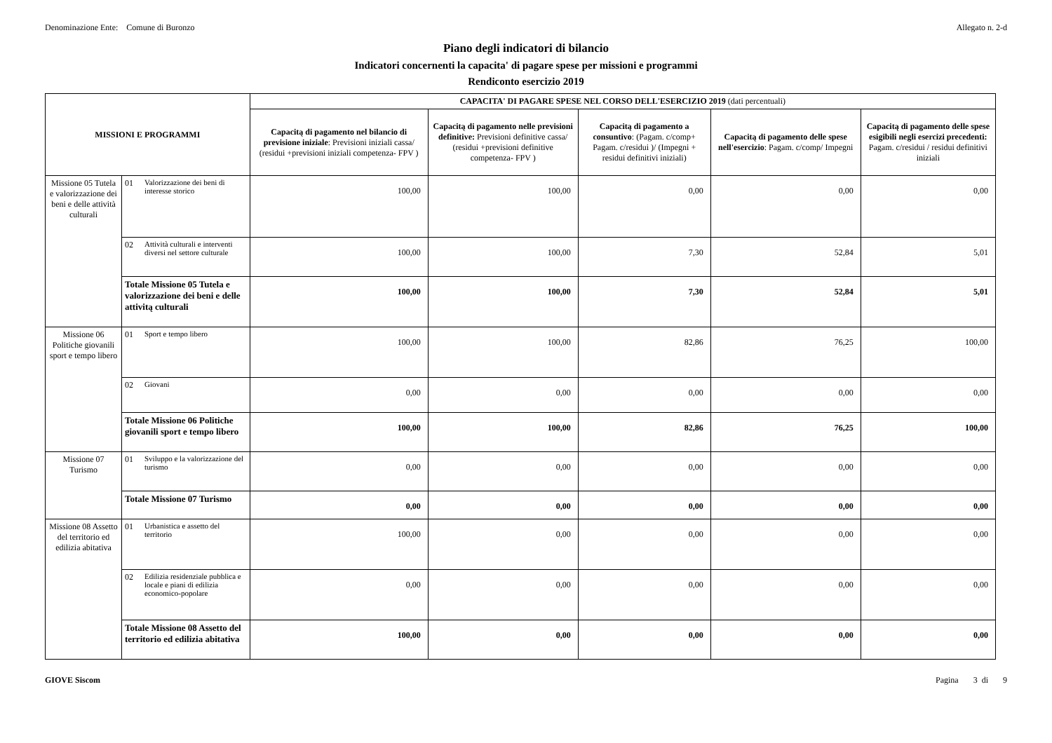Denominazione Ente: Comune di Buronzo Allegato n. 2-d
Piano degli indicatori di bilancio
Indicatori concernenti la capacita' di pagare spese per missioni e programmi
Rendiconto esercizio 2019
| MISSIONI E PROGRAMMI | | | CAPACITA' DI PAGARE SPESE NEL CORSO DELL'ESERCIZIO 2019 (dati percentuali) | | | | |
| --- | --- | --- | --- | --- | --- | --- | --- |
| | | | Capacitą di pagamento nel bilancio di previsione iniziale : Previsioni iniziali cassa/ (residui +previsioni iniziali competenza- FPV ) | Capacitą di pagamento nelle previsioni definitive: Previsioni definitive cassa/ (residui +previsioni definitive competenza- FPV ) | Capacitą di pagamento a consuntivo : (Pagam. c/comp+ Pagam. c/residui )/ (Impegni + residui definitivi iniziali) | Capacitą di pagamento delle spese nell'esercizio : Pagam. c/comp/ Impegni | Capacitą di pagamento delle spese esigibili negli esercizi precedenti: Pagam. c/residui / residui definitivi iniziali |
| Missione 05 Tutela e valorizzazione dei beni e delle attività culturali | 01 | Valorizzazione dei beni di interesse storico | 100,00 | 100,00 | 0,00 | 0,00 | 0,00 |
| | 02 | Attività culturali e interventi diversi nel settore culturale | 100,00 | 100,00 | 7,30 | 52,84 | 5,01 |
| | Totale Missione 05 Tutela e valorizzazione dei beni e delle attivitą culturali | | 100,00 | 100,00 | 7,30 | 52,84 | 5,01 |
| Missione 06 Politiche giovanili sport e tempo libero | 01 | Sport e tempo libero | 100,00 | 100,00 | 82,86 | 76,25 | 100,00 |
| | 02 | Giovani | 0,00 | 0,00 | 0,00 | 0,00 | 0,00 |
| | Totale Missione 06 Politiche giovanili sport e tempo libero | | 100,00 | 100,00 | 82,86 | 76,25 | 100,00 |
| Missione 07 Turismo | 01 | Sviluppo e la valorizzazione del turismo | 0,00 | 0,00 | 0,00 | 0,00 | 0,00 |
| | Totale Missione 07 Turismo | | 0,00 | 0,00 | 0,00 | 0,00 | 0,00 |
| Missione 08 Assetto del territorio ed edilizia abitativa | 01 | Urbanistica e assetto del territorio | 100,00 | 0,00 | 0,00 | 0,00 | 0,00 |
| | 02 | Edilizia residenziale pubblica e locale e piani di edilizia economico-popolare | 0,00 | 0,00 | 0,00 | 0,00 | 0,00 |
| | Totale Missione 08 Assetto del territorio ed edilizia abitativa | | 100,00 | 0,00 | 0,00 | 0,00 | 0,00 |
GIOVE Siscom Pagina 3 di 9